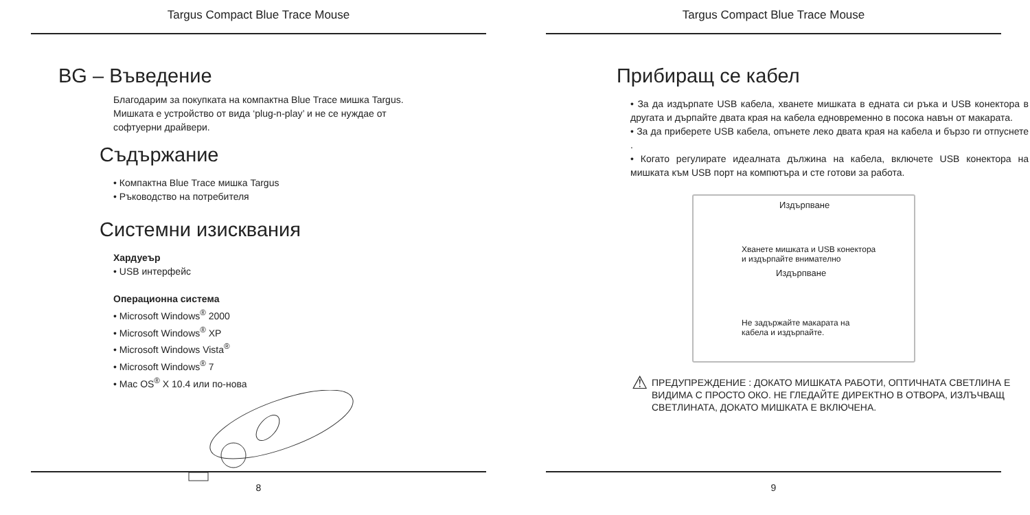Targus Compact Blue Trace Mouse
BG – Въведение
Благодарим за покупката на компактна Blue Trace мишка Targus.
Мишката е устройство от вида ‘plug-n-play’ и не се нуждае от
софтуерни драйвери.
Съдържание
• Компактна Blue Trace мишка Targus
• Ръководство на потребителя
Системни изисквания
Хардуеър
• USB интерфейс
Операционна система
• Microsoft Windows<sup>®</sup> 2000
• Microsoft Windows<sup>®</sup> XP
• Microsoft Windows Vista<sup>®</sup>
• Microsoft Windows<sup>®</sup> 7
• Mac OS<sup>®</sup> X 10.4 или по-нова
8
Targus Compact Blue Trace Mouse
Прибиращ се кабел
• За да издърпате USB кабела, хванете мишката в едната си ръка и USB конектора в другата и дърпайте двата края на кабела едновременно в посока навън от макарата.
• За да приберете USB кабела, опънете леко двата края на кабела и бързо ги отпуснете .
• Когато регулирате идеалната дължина на кабела, включете USB конектора на мишката към USB порт на компютъра и сте готови за работа.
Издърпване
Хванете мишката и USB конектора
и издърпайте внимателно
Издърпване
Не задържайте макарата на
кабела и издърпайте.
⚠
ПРЕДУПРЕЖДЕНИЕ : ДОКАТО МИШКАТА РАБОТИ, ОПТИЧНАТА СВЕТЛИНА Е ВИДИМА С ПРОСТО ОКО. НЕ ГЛЕДАЙТЕ ДИРЕКТНО В ОТВОРА, ИЗЛЪЧВАЩ СВЕТЛИНАТА, ДОКАТО МИШКАТА Е ВКЛЮЧЕНА.
9